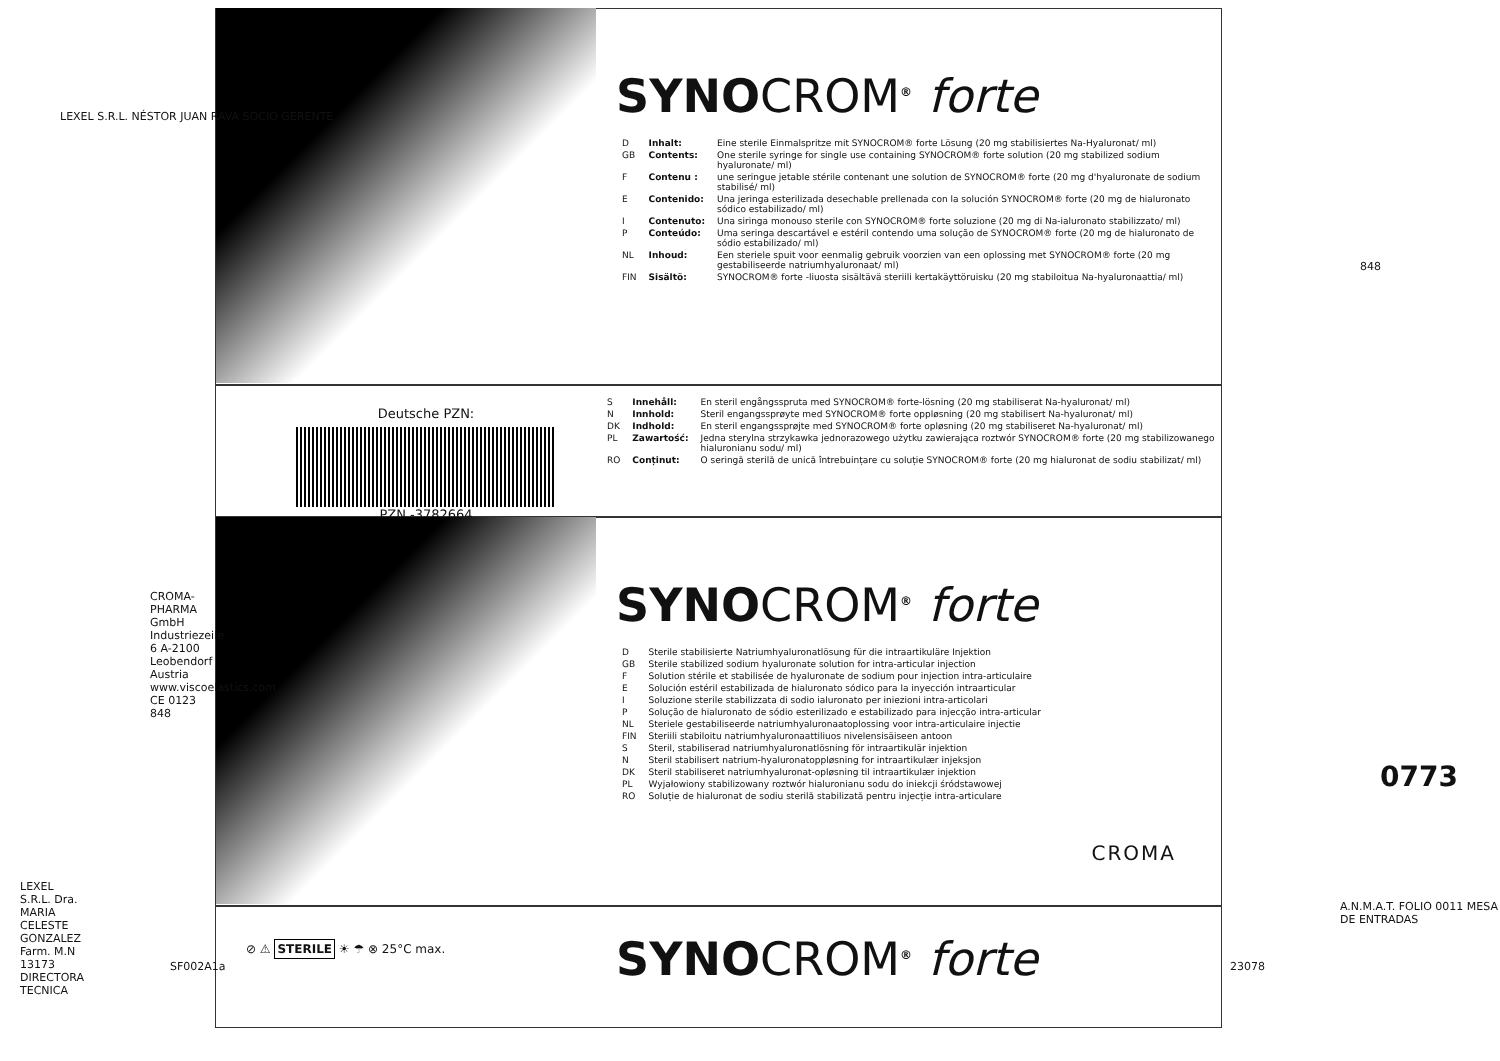SYNOCROM<sup>®</sup> forte
| D | Inhalt: | Eine sterile Einmalspritze mit SYNOCROM® forte Lösung (20 mg stabilisiertes Na-Hyaluronat/ ml) |
| GB | Contents: | One sterile syringe for single use containing SYNOCROM® forte solution (20 mg stabilized sodium hyaluronate/ ml) |
| F | Contenu : | une seringue jetable stérile contenant une solution de SYNOCROM® forte (20 mg d'hyaluronate de sodium stabilisé/ ml) |
| E | Contenido: | Una jeringa esterilizada desechable prellenada con la solución SYNOCROM® forte (20 mg de hialuronato sódico estabilizado/ ml) |
| I | Contenuto: | Una siringa monouso sterile con SYNOCROM® forte soluzione (20 mg di Na-ialuronato stabilizzato/ ml) |
| P | Conteúdo: | Uma seringa descartável e estéril contendo uma solução de SYNOCROM® forte (20 mg de hialuronato de sódio estabilizado/ ml) |
| NL | Inhoud: | Een steriele spuit voor eenmalig gebruik voorzien van een oplossing met SYNOCROM® forte (20 mg gestabiliseerde natriumhyaluronaat/ ml) |
| FIN | Sisältö: | SYNOCROM® forte -liuosta sisältävä steriili kertakäyttöruisku (20 mg stabiloitua Na-hyaluronaattia/ ml) |
Deutsche PZN:
PZN -3782664
| S | Innehåll: | En steril engångsspruta med SYNOCROM® forte-lösning (20 mg stabiliserat Na-hyaluronat/ ml) |
| N | Innhold: | Steril engangssprøyte med SYNOCROM® forte oppløsning (20 mg stabilisert Na-hyaluronat/ ml) |
| DK | Indhold: | En steril engangssprøjte med SYNOCROM® forte opløsning (20 mg stabiliseret Na-hyaluronat/ ml) |
| PL | Zawartość: | Jedna sterylna strzykawka jednorazowego użytku zawierająca roztwór SYNOCROM® forte (20 mg stabilizowanego hialuronianu sodu/ ml) |
| RO | Conținut: | O seringă sterilă de unică întrebuințare cu soluție SYNOCROM® forte (20 mg hialuronat de sodiu stabilizat/ ml) |
SYNOCROM<sup>®</sup> forte
| D | Sterile stabilisierte Natriumhyaluronatlösung für die intraartikuläre Injektion |
| GB | Sterile stabilized sodium hyaluronate solution for intra-articular injection |
| F | Solution stérile et stabilisée de hyaluronate de sodium pour injection intra-articulaire |
| E | Solución estéril estabilizada de hialuronato sódico para la inyección intraarticular |
| I | Soluzione sterile stabilizzata di sodio ialuronato per iniezioni intra-articolari |
| P | Solução de hialuronato de sódio esterilizado e estabilizado para injecção intra-articular |
| NL | Steriele gestabiliseerde natriumhyaluronaatoplossing voor intra-articulaire injectie |
| FIN | Steriili stabiloitu natriumhyaluronaattiliuos nivelensisäiseen antoon |
| S | Steril, stabiliserad natriumhyaluronatlösning för intraartikulär injektion |
| N | Steril stabilisert natrium-hyaluronatoppløsning for intraartikulær injeksjon |
| DK | Steril stabiliseret natriumhyaluronat-opløsning til intraartikulær injektion |
| PL | Wyjałowiony stabilizowany roztwór hialuronianu sodu do iniekcji śródstawowej |
| RO | Soluție de hialuronat de sodiu sterilă stabilizată pentru injecție intra-articulare |
CROMA
⊘ ⚠ STERILE ☀ ☂ ⊗ 25°C max.
SYNOCROM<sup>®</sup> forte
LEXEL S.R.L. NÉSTOR JUAN RAVA SOCIO GERENTE
848
CROMA-PHARMA GmbH Industriezeile 6 A-2100 Leobendorf Austria www.viscoelastics.com CE 0123 848
LEXEL S.R.L. Dra. MARIA CELESTE GONZALEZ Farm. M.N 13173 DIRECTORA TECNICA
SF002A1a 23078
0773
A.N.M.A.T. FOLIO 0011 MESA DE ENTRADAS